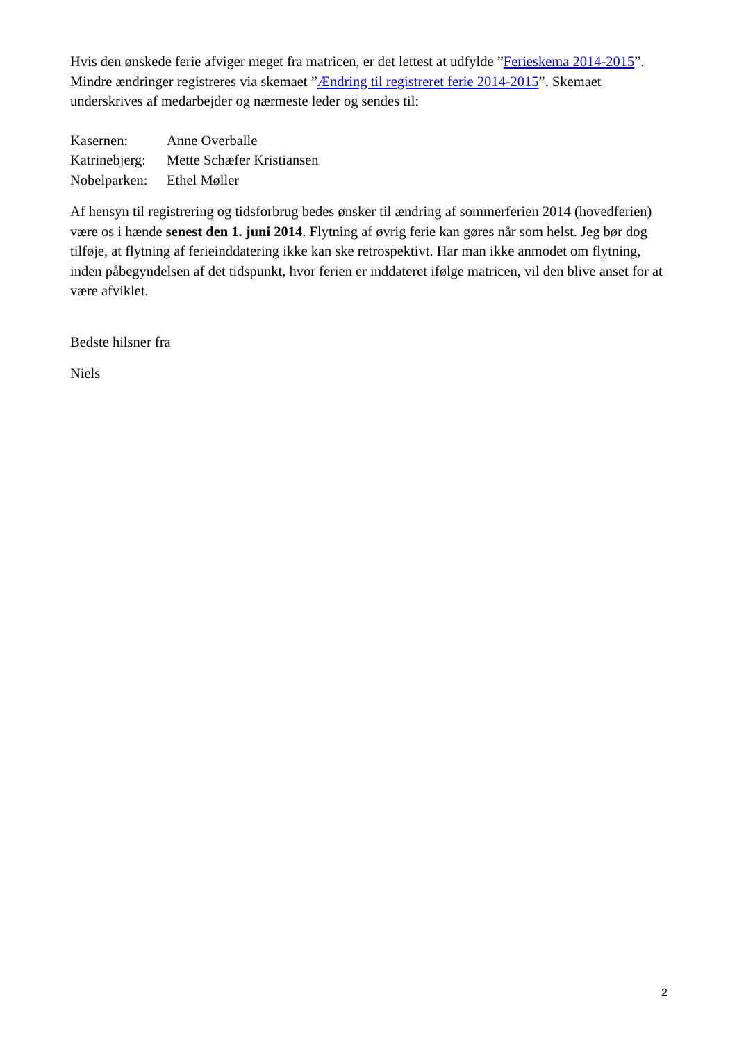Hvis den ønskede ferie afviger meget fra matricen, er det lettest at udfylde ”Ferieskema 2014-2015”. Mindre ændringer registreres via skemaet ”Ændring til registreret ferie 2014-2015”. Skemaet underskrives af medarbejder og nærmeste leder og sendes til:
| Kasernen: | Anne Overballe |
| Katrinebjerg: | Mette Schæfer Kristiansen |
| Nobelparken: | Ethel Møller |
Af hensyn til registrering og tidsforbrug bedes ønsker til ændring af sommerferien 2014 (hovedferien) være os i hænde senest den 1. juni 2014. Flytning af øvrig ferie kan gøres når som helst. Jeg bør dog tilføje, at flytning af ferieinddatering ikke kan ske retrospektivt. Har man ikke anmodet om flytning, inden påbegyndelsen af det tidspunkt, hvor ferien er inddateret ifølge matricen, vil den blive anset for at være afviklet.
Bedste hilsner fra
Niels
2